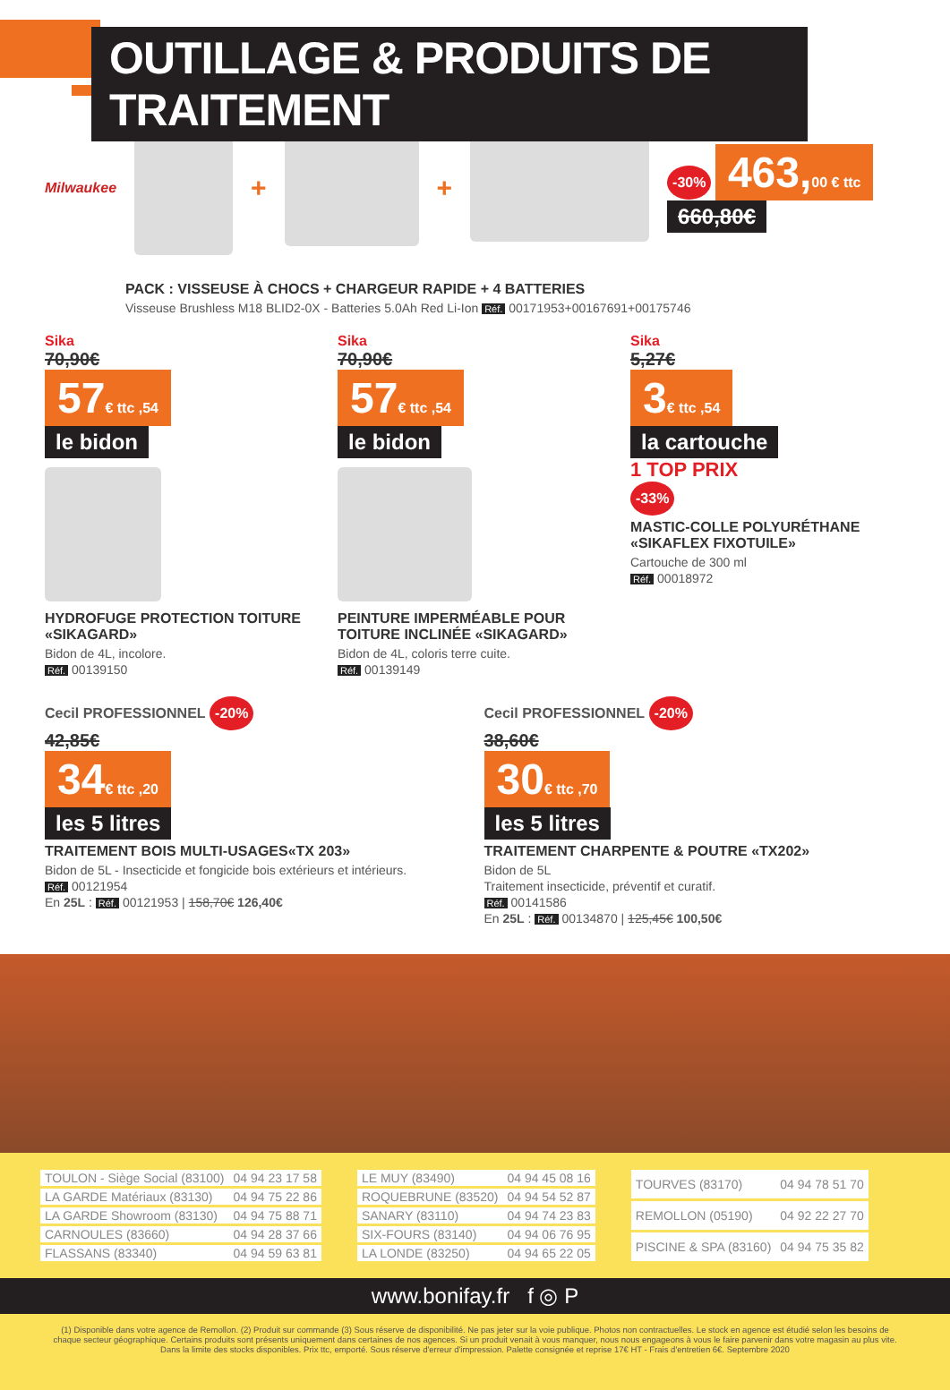OUTILLAGE & PRODUITS DE TRAITEMENT
Milwaukee
+ +
-30% 463,00 € ttc
660,80€
PACK : VISSEUSE À CHOCS + CHARGEUR RAPIDE + 4 BATTERIES
Visseuse Brushless M18 BLID2-0X - Batteries 5.0Ah Red Li-Ion Réf. 00171953+00167691+00175746
Sika
70,90€
57€ ttc ,54
le bidon
HYDROFUGE PROTECTION TOITURE «SIKAGARD»
Bidon de 4L, incolore.
Réf. 00139150
Sika
70,90€
57€ ttc ,54
le bidon
PEINTURE IMPERMÉABLE POUR TOITURE INCLINÉE «SIKAGARD»
Bidon de 4L, coloris terre cuite.
Réf. 00139149
Sika
5,27€
3€ ttc ,54
la cartouche
1 TOP PRIX
-33%
MASTIC-COLLE POLYURÉTHANE «SIKAFLEX FIXOTUILE»
Cartouche de 300 ml
Réf. 00018972
Cecil PROFESSIONNEL -20%
42,85€
34€ ttc ,20
les 5 litres
TRAITEMENT BOIS MULTI-USAGES«TX 203»
Bidon de 5L - Insecticide et fongicide bois extérieurs et intérieurs.
Réf. 00121954
En 25L : Réf. 00121953 | 158,70€ 126,40€
Cecil PROFESSIONNEL -20%
38,60€
30€ ttc ,70
les 5 litres
TRAITEMENT CHARPENTE & POUTRE «TX202»
Bidon de 5L
Traitement insecticide, préventif et curatif.
Réf. 00141586
En 25L : Réf. 00134870 | 125,45€ 100,50€
| TOULON - Siège Social (83100) | 04 94 23 17 58 |
| LA GARDE Matériaux (83130) | 04 94 75 22 86 |
| LA GARDE Showroom (83130) | 04 94 75 88 71 |
| CARNOULES (83660) | 04 94 28 37 66 |
| FLASSANS (83340) | 04 94 59 63 81 |
| LE MUY (83490) | 04 94 45 08 16 |
| ROQUEBRUNE (83520) | 04 94 54 52 87 |
| SANARY (83110) | 04 94 74 23 83 |
| SIX-FOURS (83140) | 04 94 06 76 95 |
| LA LONDE (83250) | 04 94 65 22 05 |
| TOURVES (83170) | 04 94 78 51 70 |
| REMOLLON (05190) | 04 92 22 27 70 |
| PISCINE & SPA (83160) | 04 94 75 35 82 |
www.bonifay.fr f ◎ P
(1) Disponible dans votre agence de Remollon. (2) Produit sur commande (3) Sous réserve de disponibilité. Ne pas jeter sur la voie publique. Photos non contractuelles. Le stock en agence est étudié selon les besoins de chaque secteur géographique. Certains produits sont présents uniquement dans certaines de nos agences. Si un produit venait à vous manquer, nous nous engageons à vous le faire parvenir dans votre magasin au plus vite. Dans la limite des stocks disponibles. Prix ttc, emporté. Sous réserve d'erreur d'impression. Palette consignée et reprise 17€ HT - Frais d'entretien 6€. Septembre 2020